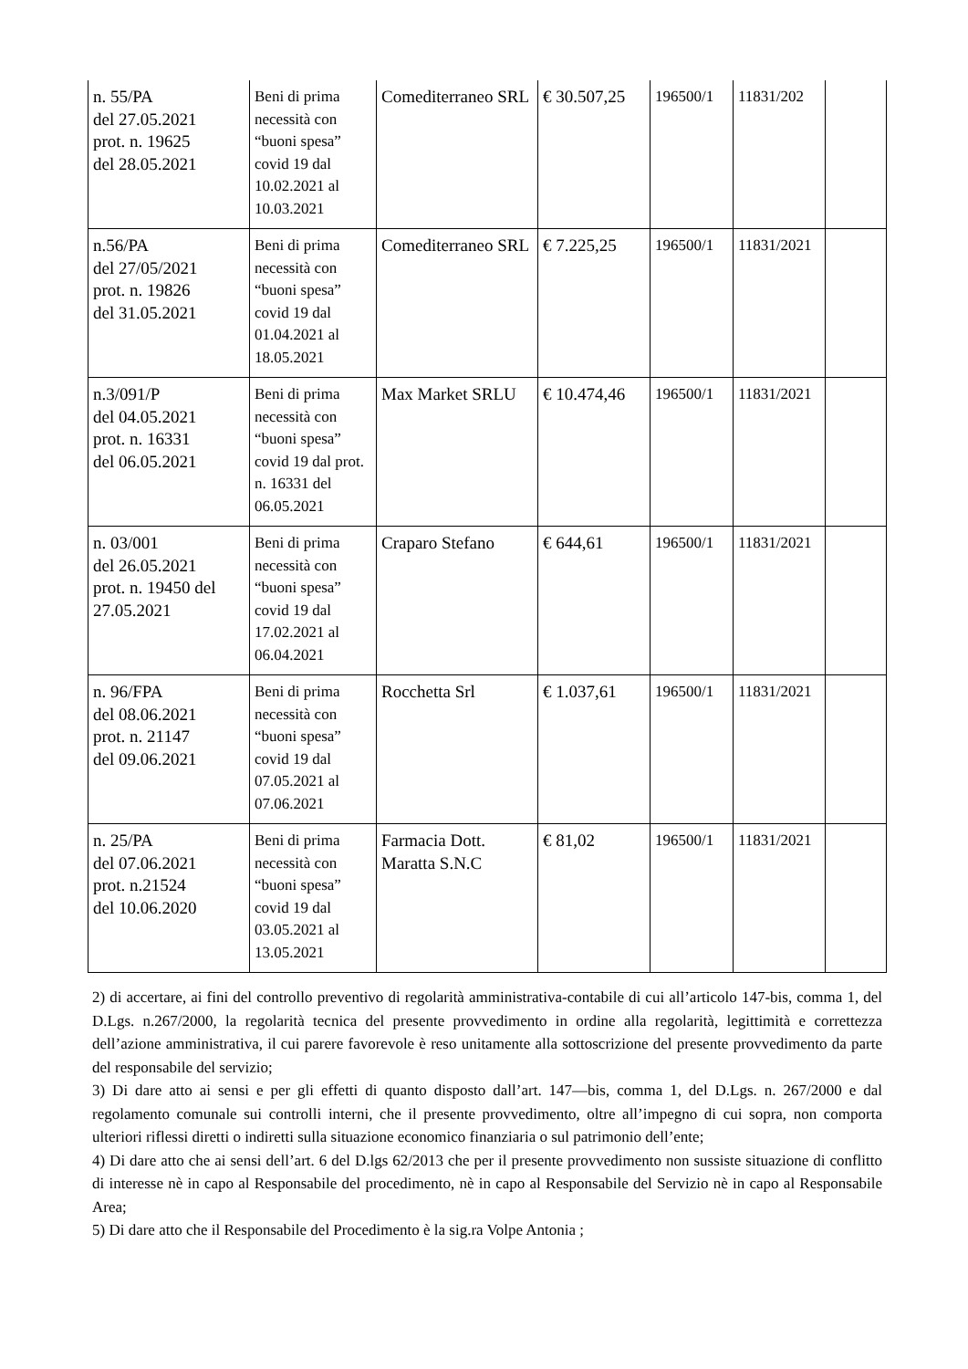| n. 55/PA del 27.05.2021 prot. n. 19625 del 28.05.2021 | Beni di prima necessità con “buoni spesa” covid 19 dal 10.02.2021 al 10.03.2021 | Comediterraneo SRL | € 30.507,25 | 196500/1 | 11831/202 | |
| n.56/PA del 27/05/2021 prot. n. 19826 del 31.05.2021 | Beni di prima necessità con “buoni spesa” covid 19 dal 01.04.2021 al 18.05.2021 | Comediterraneo SRL | € 7.225,25 | 196500/1 | 11831/2021 | |
| n.3/091/P del 04.05.2021 prot. n. 16331 del 06.05.2021 | Beni di prima necessità con “buoni spesa” covid 19 dal prot. n. 16331 del 06.05.2021 | Max Market SRLU | € 10.474,46 | 196500/1 | 11831/2021 | |
| n. 03/001 del 26.05.2021 prot. n. 19450 del 27.05.2021 | Beni di prima necessità con “buoni spesa” covid 19 dal 17.02.2021 al 06.04.2021 | Craparo Stefano | € 644,61 | 196500/1 | 11831/2021 | |
| n. 96/FPA del 08.06.2021 prot. n. 21147 del 09.06.2021 | Beni di prima necessità con “buoni spesa” covid 19 dal 07.05.2021 al 07.06.2021 | Rocchetta Srl | € 1.037,61 | 196500/1 | 11831/2021 | |
| n. 25/PA del 07.06.2021 prot. n.21524 del 10.06.2020 | Beni di prima necessità con “buoni spesa” covid 19 dal 03.05.2021 al 13.05.2021 | Farmacia Dott. Maratta S.N.C | € 81,02 | 196500/1 | 11831/2021 | |
2) di accertare, ai fini del controllo preventivo di regolarità amministrativa-contabile di cui all’articolo 147-bis, comma 1, del D.Lgs. n.267/2000, la regolarità tecnica del presente provvedimento in ordine alla regolarità, legittimità e correttezza dell’azione amministrativa, il cui parere favorevole è reso unitamente alla sottoscrizione del presente provvedimento da parte del responsabile del servizio;
3) Di dare atto ai sensi e per gli effetti di quanto disposto dall’art. 147—bis, comma 1, del D.Lgs. n. 267/2000 e dal regolamento comunale sui controlli interni, che il presente provvedimento, oltre all’impegno di cui sopra, non comporta ulteriori riflessi diretti o indiretti sulla situazione economico finanziaria o sul patrimonio dell’ente;
4) Di dare atto che ai sensi dell’art. 6 del D.lgs 62/2013 che per il presente provvedimento non sussiste situazione di conflitto di interesse nè in capo al Responsabile del procedimento, nè in capo al Responsabile del Servizio nè in capo al Responsabile Area;
5) Di dare atto che il Responsabile del Procedimento è la sig.ra Volpe Antonia ;